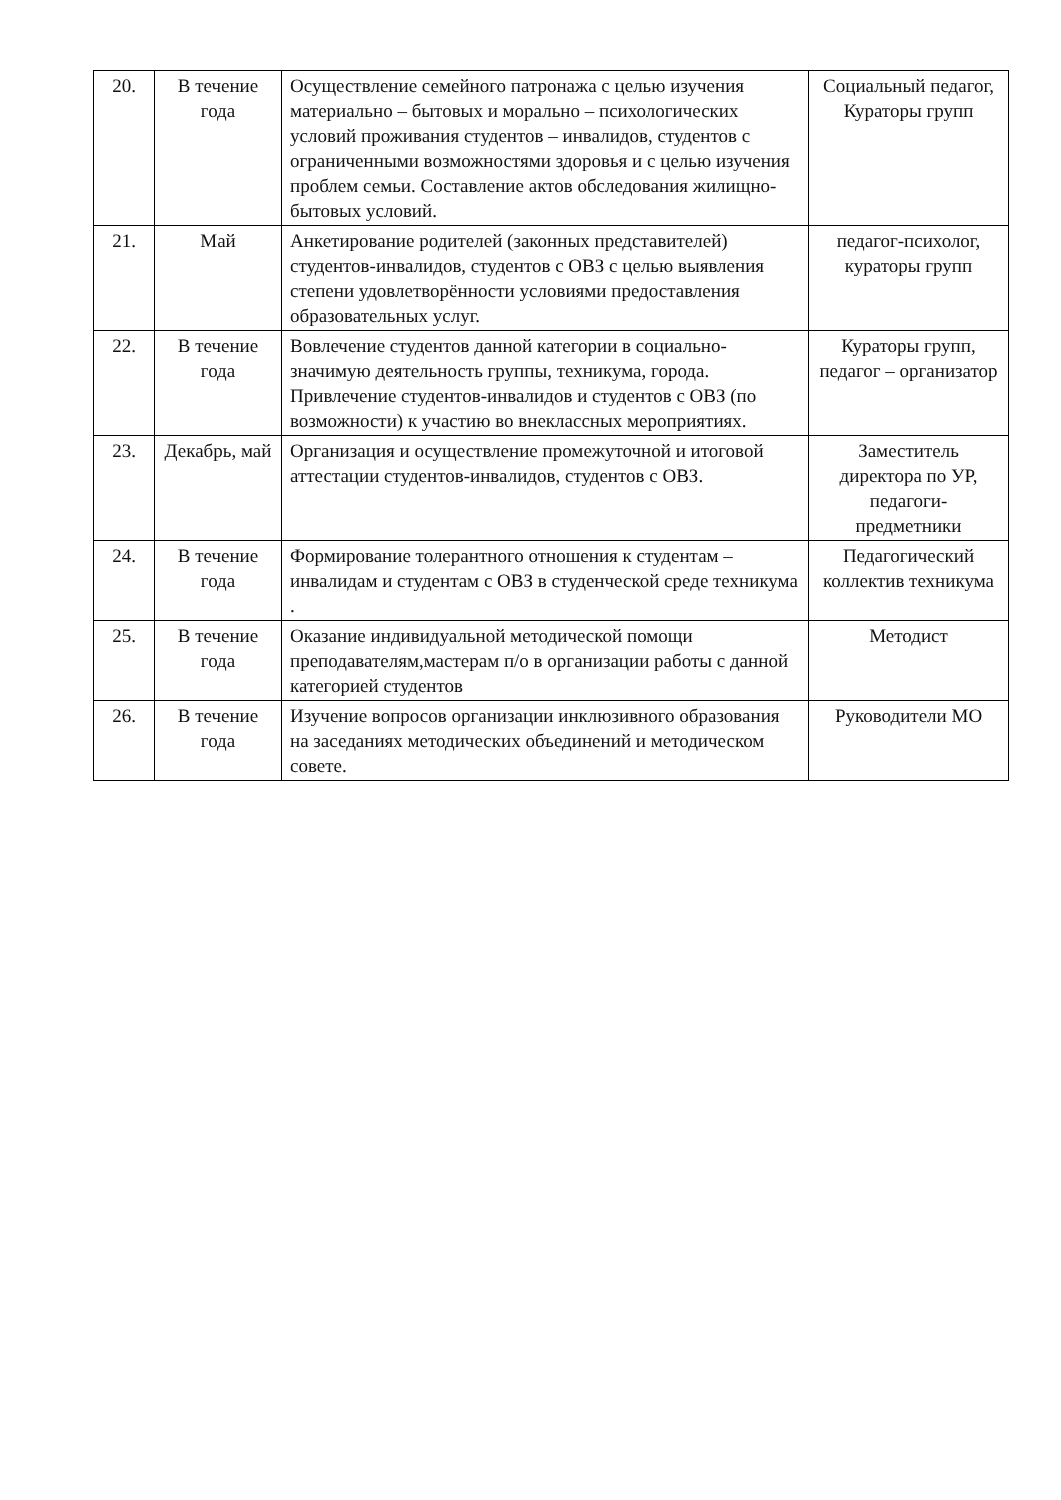| 20. | В течение года | Осуществление семейного патронажа с целью изучения материально – бытовых и морально – психологических условий проживания студентов – инвалидов, студентов с ограниченными возможностями здоровья и с целью изучения проблем семьи. Составление актов обследования жилищно-бытовых условий. | Социальный педагог, Кураторы групп |
| 21. | Май | Анкетирование родителей (законных представителей) студентов-инвалидов, студентов с ОВЗ с целью выявления степени удовлетворённости условиями предоставления образовательных услуг. | педагог-психолог, кураторы групп |
| 22. | В течение года | Вовлечение студентов данной категории в социально-значимую деятельность группы, техникума, города. Привлечение студентов-инвалидов и студентов с ОВЗ (по возможности) к участию во внеклассных мероприятиях. | Кураторы групп, педагог – организатор |
| 23. | Декабрь, май | Организация и осуществление промежуточной и итоговой аттестации студентов-инвалидов, студентов с ОВЗ. | Заместитель директора по УР, педагоги-предметники |
| 24. | В течение года | Формирование толерантного отношения к студентам – инвалидам и студентам с ОВЗ в студенческой среде техникума . | Педагогический коллектив техникума |
| 25. | В течение года | Оказание индивидуальной методической помощи преподавателям,мастерам п/о в организации работы с данной категорией студентов | Методист |
| 26. | В течение года | Изучение вопросов организации инклюзивного образования на заседаниях методических объединений и методическом совете. | Руководители МО |